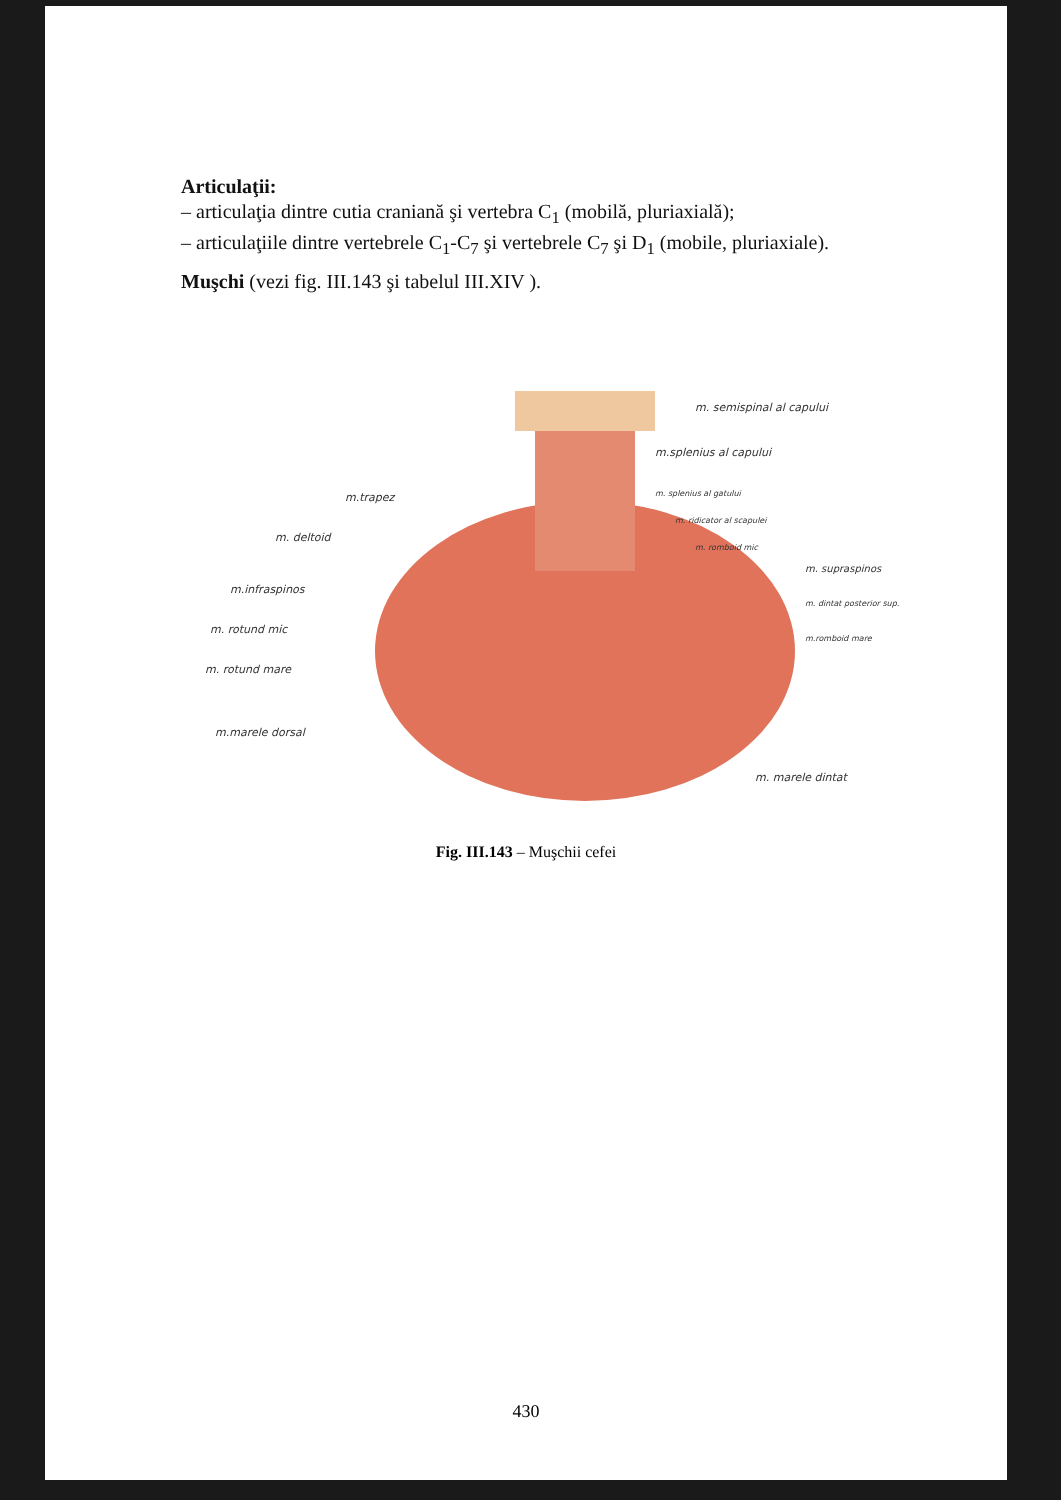Articulaţii:
– articulaţia dintre cutia craniană şi vertebra C<sub>1</sub> (mobilă, pluriaxială);
– articulaţiile dintre vertebrele C<sub>1</sub>-C<sub>7</sub> şi vertebrele C<sub>7</sub> şi D<sub>1</sub> (mobile, pluriaxiale).
Muşchi (vezi fig. III.143 şi tabelul III.XIV ).
m. semispinal al capului
m.splenius al capului
m.trapez m. splenius al gatului
m. ridicator al scapulei
m. deltoid
m. romboid mic
m. supraspinos
m.infraspinos
m. dintat posterior sup.
m. rotund mic
m.romboid mare
m. rotund mare
m.marele dorsal
m. marele dintat
Fig. III.143 – Muşchii cefei
430